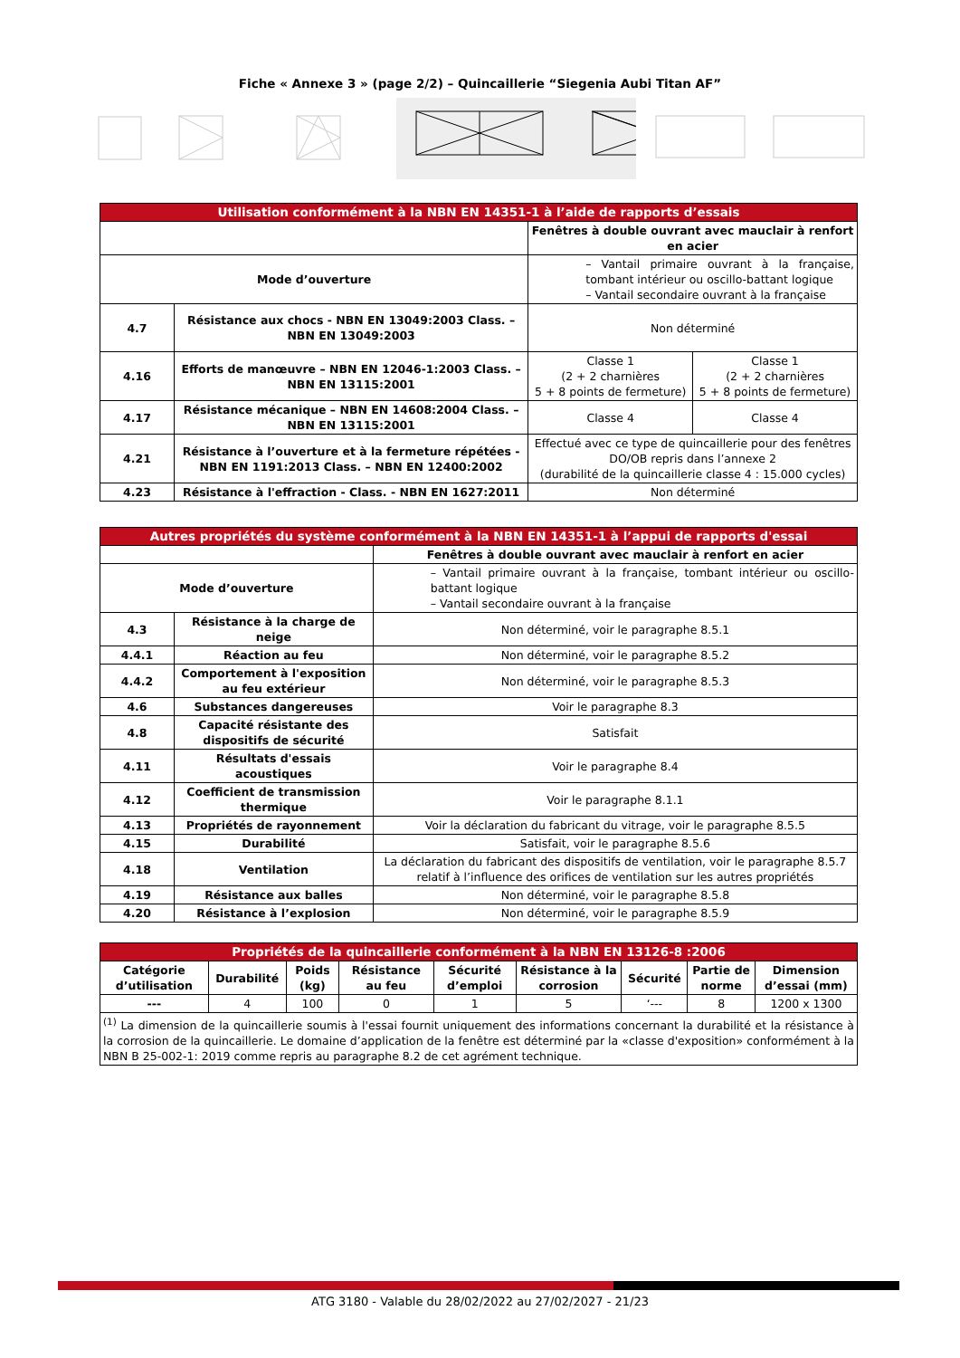Fiche « Annexe 3 » (page 2/2) – Quincaillerie “Siegenia Aubi Titan AF”
| Utilisation conformément à la NBN EN 14351-1 à l’aide de rapports d’essais | | | |
| --- | --- | --- | --- |
| | | Fenêtres à double ouvrant avec mauclair à renfort en acier | |
| Mode d’ouverture | | – Vantail primaire ouvrant à la française, tombant intérieur ou oscillo-battant logique – Vantail secondaire ouvrant à la française | |
| 4.7 | Résistance aux chocs - NBN EN 13049:2003 Class. – NBN EN 13049:2003 | Non déterminé | |
| 4.16 | Efforts de manœuvre – NBN EN 12046-1:2003 Class. – NBN EN 13115:2001 | Classe 1 (2 + 2 charnières 5 + 8 points de fermeture) | Classe 1 (2 + 2 charnières 5 + 8 points de fermeture) |
| 4.17 | Résistance mécanique – NBN EN 14608:2004 Class. – NBN EN 13115:2001 | Classe 4 | Classe 4 |
| 4.21 | Résistance à l’ouverture et à la fermeture répétées - NBN EN 1191:2013 Class. – NBN EN 12400:2002 | Effectué avec ce type de quincaillerie pour des fenêtres DO/OB repris dans l’annexe 2 (durabilité de la quincaillerie classe 4 : 15.000 cycles) | |
| 4.23 | Résistance à l'effraction - Class. - NBN EN 1627:2011 | Non déterminé | |
| Autres propriétés du système conformément à la NBN EN 14351-1 à l’appui de rapports d'essai | | |
| --- | --- | --- |
| | | Fenêtres à double ouvrant avec mauclair à renfort en acier |
| Mode d’ouverture | | – Vantail primaire ouvrant à la française, tombant intérieur ou oscillo-battant logique – Vantail secondaire ouvrant à la française |
| 4.3 | Résistance à la charge de neige | Non déterminé, voir le paragraphe 8.5.1 |
| 4.4.1 | Réaction au feu | Non déterminé, voir le paragraphe 8.5.2 |
| 4.4.2 | Comportement à l'exposition au feu extérieur | Non déterminé, voir le paragraphe 8.5.3 |
| 4.6 | Substances dangereuses | Voir le paragraphe 8.3 |
| 4.8 | Capacité résistante des dispositifs de sécurité | Satisfait |
| 4.11 | Résultats d'essais acoustiques | Voir le paragraphe 8.4 |
| 4.12 | Coefficient de transmission thermique | Voir le paragraphe 8.1.1 |
| 4.13 | Propriétés de rayonnement | Voir la déclaration du fabricant du vitrage, voir le paragraphe 8.5.5 |
| 4.15 | Durabilité | Satisfait, voir le paragraphe 8.5.6 |
| 4.18 | Ventilation | La déclaration du fabricant des dispositifs de ventilation, voir le paragraphe 8.5.7 relatif à l’influence des orifices de ventilation sur les autres propriétés |
| 4.19 | Résistance aux balles | Non déterminé, voir le paragraphe 8.5.8 |
| 4.20 | Résistance à l’explosion | Non déterminé, voir le paragraphe 8.5.9 |
| Propriétés de la quincaillerie conformément à la NBN EN 13126-8 :2006 | | | | | | | | |
| --- | --- | --- | --- | --- | --- | --- | --- | --- |
| Catégorie d’utilisation | Durabilité | Poids (kg) | Résistance au feu | Sécurité d’emploi | Résistance à la corrosion | Sécurité | Partie de norme | Dimension d’essai (mm) |
| --- | 4 | 100 | 0 | 1 | 5 | ‘--- | 8 | 1200 x 1300 |
| <sup>(1)</sup> La dimension de la quincaillerie soumis à l'essai fournit uniquement des informations concernant la durabilité et la résistance à la corrosion de la quincaillerie. Le domaine d’application de la fenêtre est déterminé par la «classe d'exposition» conformément à la NBN B 25-002-1: 2019 comme repris au paragraphe 8.2 de cet agrément technique. | | | | | | | | |
ATG 3180 - Valable du 28/02/2022 au 27/02/2027 - 21/23